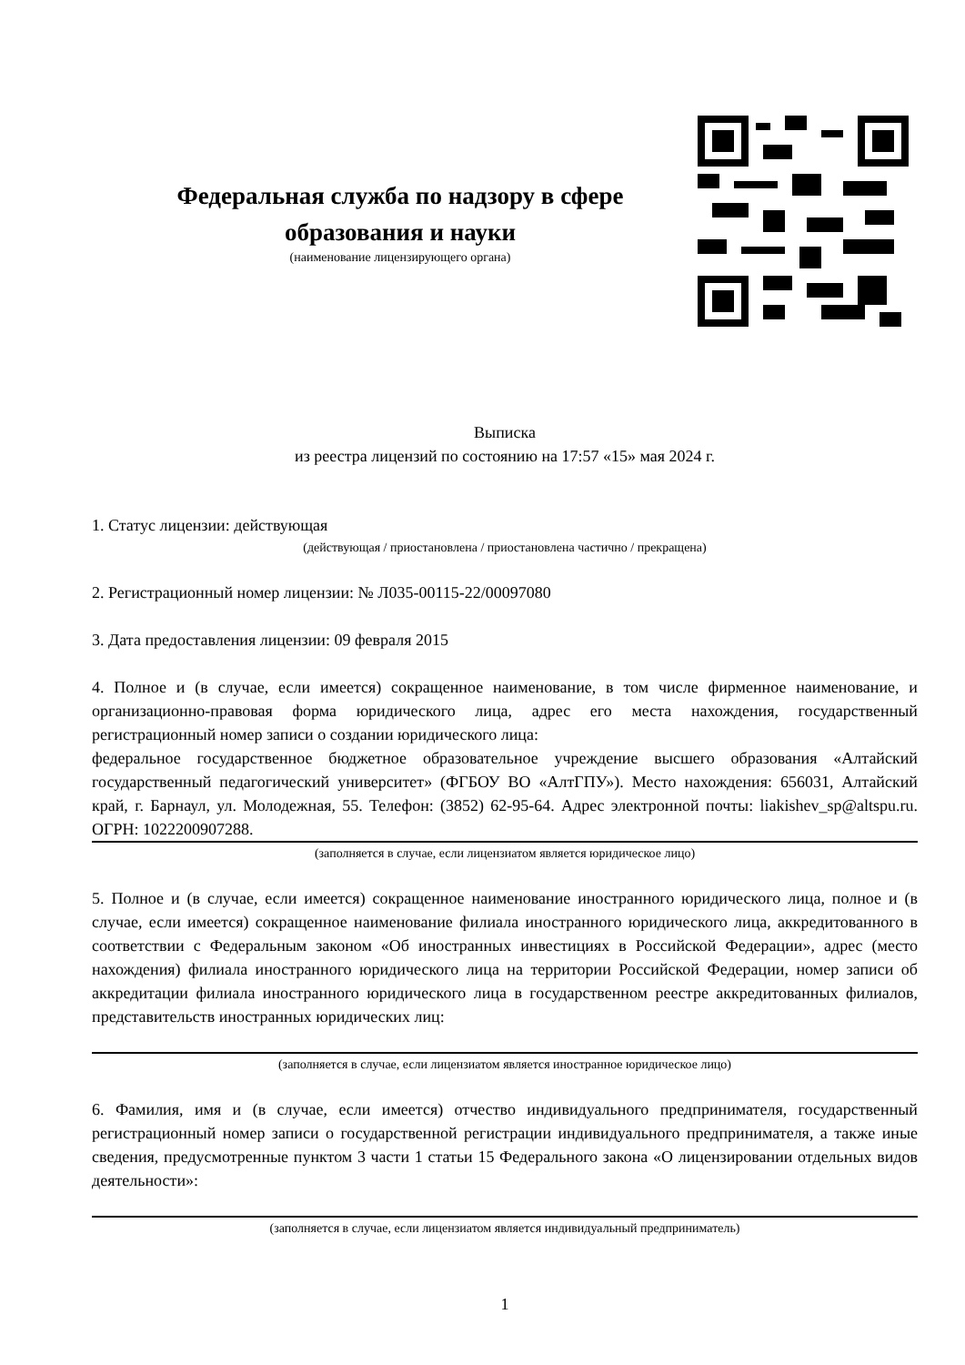Федеральная служба по надзору в сфере образования и науки
(наименование лицензирующего органа)
Выписка
из реестра лицензий по состоянию на 17:57 «15» мая 2024 г.
1. Статус лицензии: действующая
(действующая / приостановлена / приостановлена частично / прекращена)
2. Регистрационный номер лицензии: № Л035-00115-22/00097080
3. Дата предоставления лицензии: 09 февраля 2015
4. Полное и (в случае, если имеется) сокращенное наименование, в том числе фирменное наименование, и организационно-правовая форма юридического лица, адрес его места нахождения, государственный регистрационный номер записи о создании юридического лица:
федеральное государственное бюджетное образовательное учреждение высшего образования «Алтайский государственный педагогический университет» (ФГБОУ ВО «АлтГПУ»). Место нахождения: 656031, Алтайский край, г. Барнаул, ул. Молодежная, 55. Телефон: (3852) 62-95-64. Адрес электронной почты: liakishev_sp@altspu.ru. ОГРН: 1022200907288.
(заполняется в случае, если лицензиатом является юридическое лицо)
5. Полное и (в случае, если имеется) сокращенное наименование иностранного юридического лица, полное и (в случае, если имеется) сокращенное наименование филиала иностранного юридического лица, аккредитованного в соответствии с Федеральным законом «Об иностранных инвестициях в Российской Федерации», адрес (место нахождения) филиала иностранного юридического лица на территории Российской Федерации, номер записи об аккредитации филиала иностранного юридического лица в государственном реестре аккредитованных филиалов, представительств иностранных юридических лиц:
(заполняется в случае, если лицензиатом является иностранное юридическое лицо)
6. Фамилия, имя и (в случае, если имеется) отчество индивидуального предпринимателя, государственный регистрационный номер записи о государственной регистрации индивидуального предпринимателя, а также иные сведения, предусмотренные пунктом 3 части 1 статьи 15 Федерального закона «О лицензировании отдельных видов деятельности»:
(заполняется в случае, если лицензиатом является индивидуальный предприниматель)
1